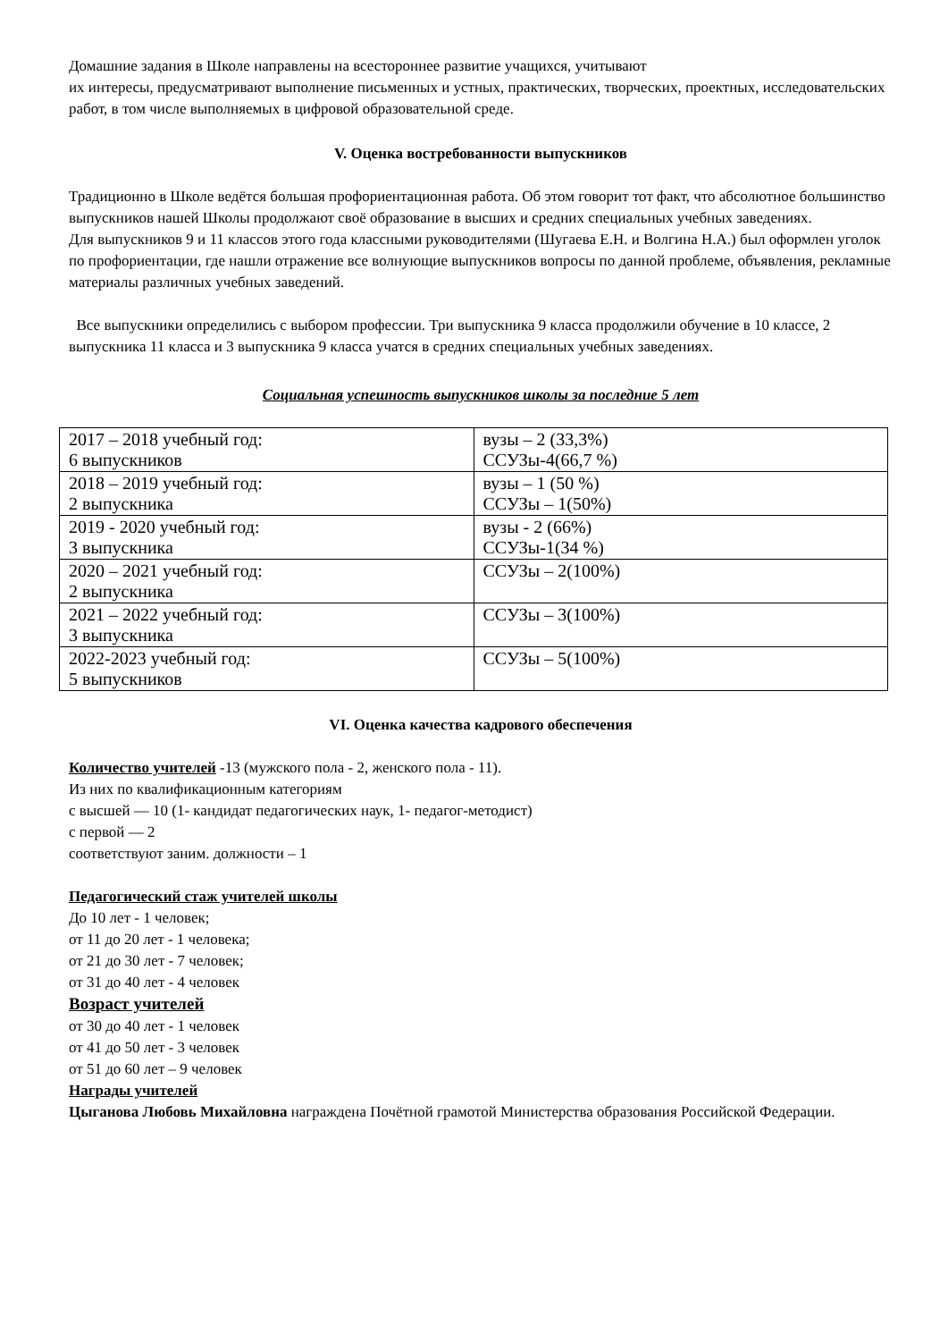Домашние задания в Школе направлены на всестороннее развитие учащихся, учитывают
их интересы, предусматривают выполнение письменных и устных, практических, творческих, проектных, исследовательских работ, в том числе выполняемых в цифровой образовательной среде.
V. Оценка востребованности выпускников
Традиционно в Школе ведётся большая профориентационная работа. Об этом говорит тот факт, что абсолютное большинство выпускников нашей Школы продолжают своё образование в высших и средних специальных учебных заведениях.
Для выпускников 9 и 11 классов этого года классными руководителями (Шугаева Е.Н. и Волгина Н.А.) был оформлен уголок по профориентации, где нашли отражение все волнующие выпускников вопросы по данной проблеме, объявления, рекламные материалы различных учебных заведений.
Все выпускники определились с выбором профессии. Три выпускника 9 класса продолжили обучение в 10 классе, 2 выпускника 11 класса и 3 выпускника 9 класса учатся в средних специальных учебных заведениях.
Социальная успешность выпускников школы за последние 5 лет
| 2017 – 2018 учебный год: 6 выпускников | вузы – 2 (33,3%) ССУЗы-4(66,7 %) |
| 2018 – 2019 учебный год: 2 выпускника | вузы – 1 (50 %) ССУЗы – 1(50%) |
| 2019 - 2020 учебный год: 3 выпускника | вузы - 2 (66%) ССУЗы-1(34 %) |
| 2020 – 2021 учебный год: 2 выпускника | ССУЗы – 2(100%) |
| 2021 – 2022 учебный год: 3 выпускника | ССУЗы – 3(100%) |
| 2022-2023 учебный год: 5 выпускников | ССУЗы – 5(100%) |
VI. Оценка качества кадрового обеспечения
Количество учителей -13 (мужского пола - 2, женского пола - 11).
Из них по квалификационным категориям
с высшей — 10 (1- кандидат педагогических наук, 1- педагог-методист)
с первой — 2
соответствуют заним. должности – 1
Педагогический стаж учителей школы
До 10 лет - 1 человек;
от 11 до 20 лет - 1 человека;
от 21 до 30 лет - 7 человек;
от 31 до 40 лет - 4 человек
Возраст учителей
от 30 до 40 лет - 1 человек
от 41 до 50 лет - 3 человек
от 51 до 60 лет – 9 человек
Награды учителей
Цыганова Любовь Михайловна награждена Почётной грамотой Министерства образования Российской Федерации.